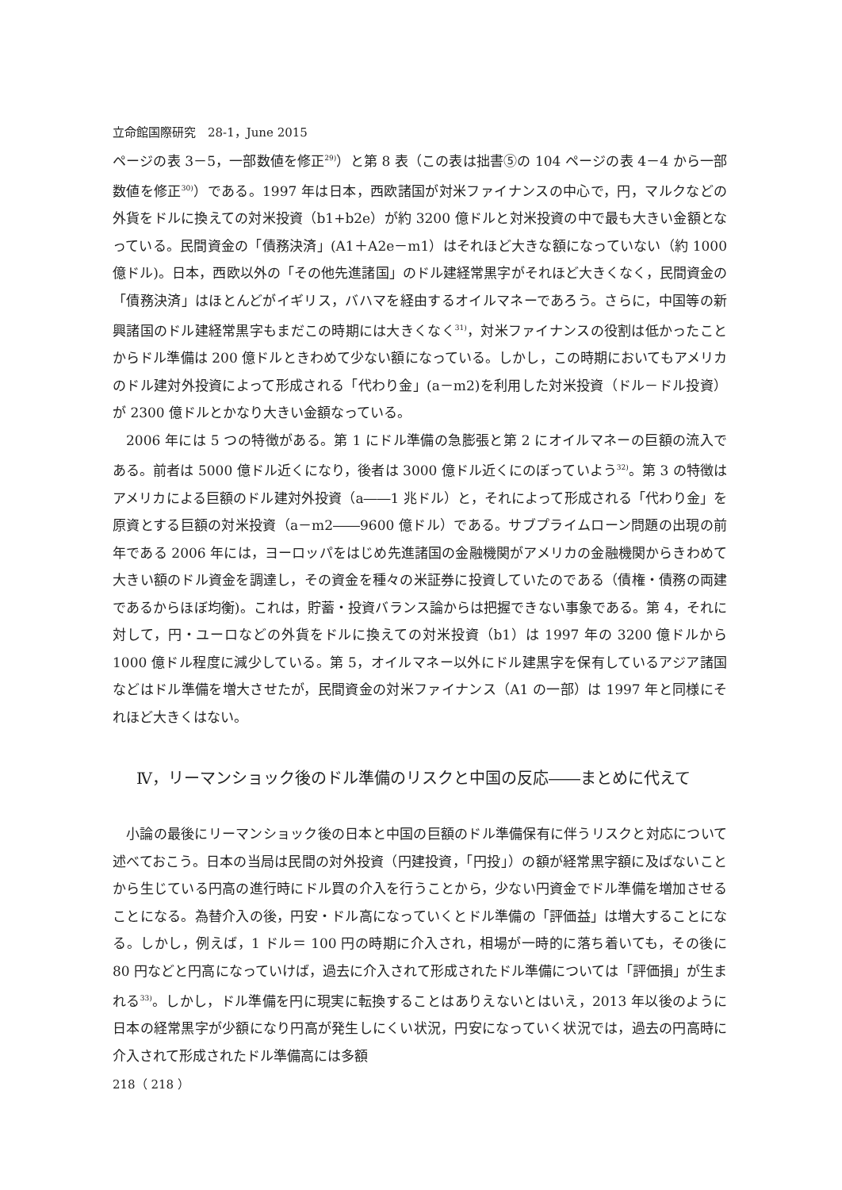立命館国際研究　28-1，June 2015
ページの表 3－5，一部数値を修正<sup>29)</sup>）と第 8 表（この表は拙書⑤の 104 ページの表 4－4 から一部数値を修正<sup>30)</sup>）である。1997 年は日本，西欧諸国が対米ファイナンスの中心で，円，マルクなどの外貨をドルに換えての対米投資（b1+b2e）が約 3200 億ドルと対米投資の中で最も大きい金額となっている。民間資金の「債務決済」(A1＋A2e－m1）はそれほど大きな額になっていない（約 1000 億ドル)。日本，西欧以外の「その他先進諸国」のドル建経常黒字がそれほど大きくなく，民間資金の「債務決済」はほとんどがイギリス，バハマを経由するオイルマネーであろう。さらに，中国等の新興諸国のドル建経常黒字もまだこの時期には大きくなく<sup>31)</sup>，対米ファイナンスの役割は低かったことからドル準備は 200 億ドルときわめて少ない額になっている。しかし，この時期においてもアメリカのドル建対外投資によって形成される「代わり金」(a－m2)を利用した対米投資（ドル－ドル投資）が 2300 億ドルとかなり大きい金額なっている。
2006 年には 5 つの特徴がある。第 1 にドル準備の急膨張と第 2 にオイルマネーの巨額の流入である。前者は 5000 億ドル近くになり，後者は 3000 億ドル近くにのぼっていよう<sup>32)</sup>。第 3 の特徴はアメリカによる巨額のドル建対外投資（a――1 兆ドル）と，それによって形成される「代わり金」を原資とする巨額の対米投資（a－m2――9600 億ドル）である。サブプライムローン問題の出現の前年である 2006 年には，ヨーロッパをはじめ先進諸国の金融機関がアメリカの金融機関からきわめて大きい額のドル資金を調達し，その資金を種々の米証券に投資していたのである（債権・債務の両建であるからほぼ均衡)。これは，貯蓄・投資バランス論からは把握できない事象である。第 4，それに対して，円・ユーロなどの外貨をドルに換えての対米投資（b1）は 1997 年の 3200 億ドルから 1000 億ドル程度に減少している。第 5，オイルマネー以外にドル建黒字を保有しているアジア諸国などはドル準備を増大させたが，民間資金の対米ファイナンス（A1 の一部）は 1997 年と同様にそれほど大きくはない。
Ⅳ，リーマンショック後のドル準備のリスクと中国の反応――まとめに代えて
小論の最後にリーマンショック後の日本と中国の巨額のドル準備保有に伴うリスクと対応について述べておこう。日本の当局は民間の対外投資（円建投資，「円投」）の額が経常黒字額に及ばないことから生じている円高の進行時にドル買の介入を行うことから，少ない円資金でドル準備を増加させることになる。為替介入の後，円安・ドル高になっていくとドル準備の「評価益」は増大することになる。しかし，例えば，1 ドル＝ 100 円の時期に介入され，相場が一時的に落ち着いても，その後に 80 円などと円高になっていけば，過去に介入されて形成されたドル準備については「評価損」が生まれる<sup>33)</sup>。しかし，ドル準備を円に現実に転換することはありえないとはいえ，2013 年以後のように日本の経常黒字が少額になり円高が発生しにくい状況，円安になっていく状況では，過去の円高時に介入されて形成されたドル準備高には多額
218（ 218 ）